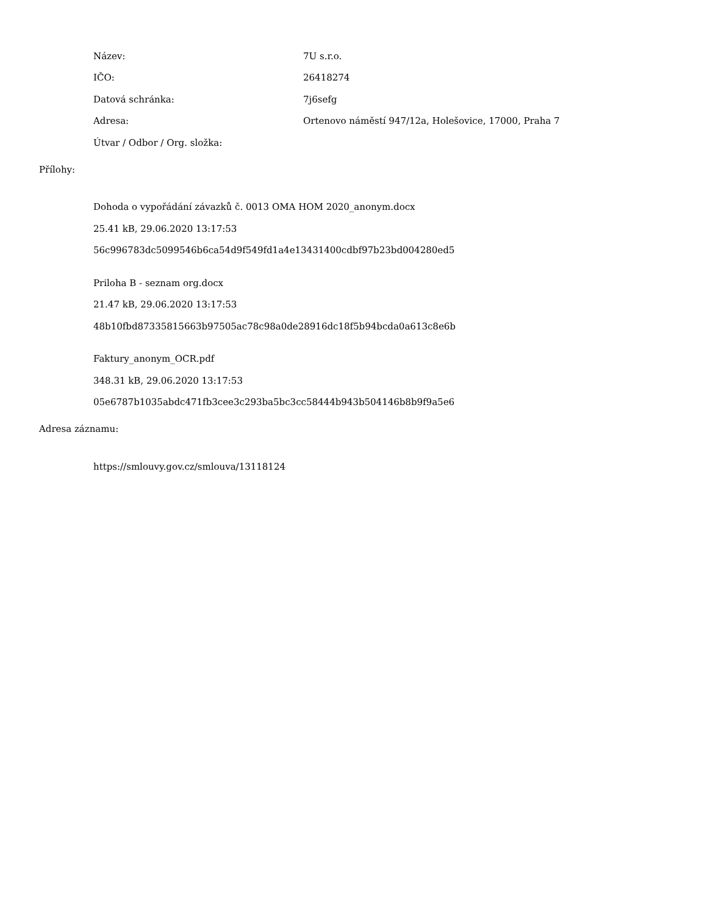Název: 7U s.r.o.
IČO: 26418274
Datová schránka: 7j6sefg
Adresa:
Ortenovo náměstí 947/12a, Holešovice, 17000, Praha 7
Útvar / Odbor / Org. složka:
Přílohy:
Dohoda o vypořádání závazků č. 0013 OMA HOM 2020_anonym.docx
25.41 kB, 29.06.2020 13:17:53
56c996783dc5099546b6ca54d9f549fd1a4e13431400cdbf97b23bd004280ed5
Priloha B - seznam org.docx
21.47 kB, 29.06.2020 13:17:53
48b10fbd87335815663b97505ac78c98a0de28916dc18f5b94bcda0a613c8e6b
Faktury_anonym_OCR.pdf
348.31 kB, 29.06.2020 13:17:53
05e6787b1035abdc471fb3cee3c293ba5bc3cc58444b943b504146b8b9f9a5e6
Adresa záznamu:
https://smlouvy.gov.cz/smlouva/13118124